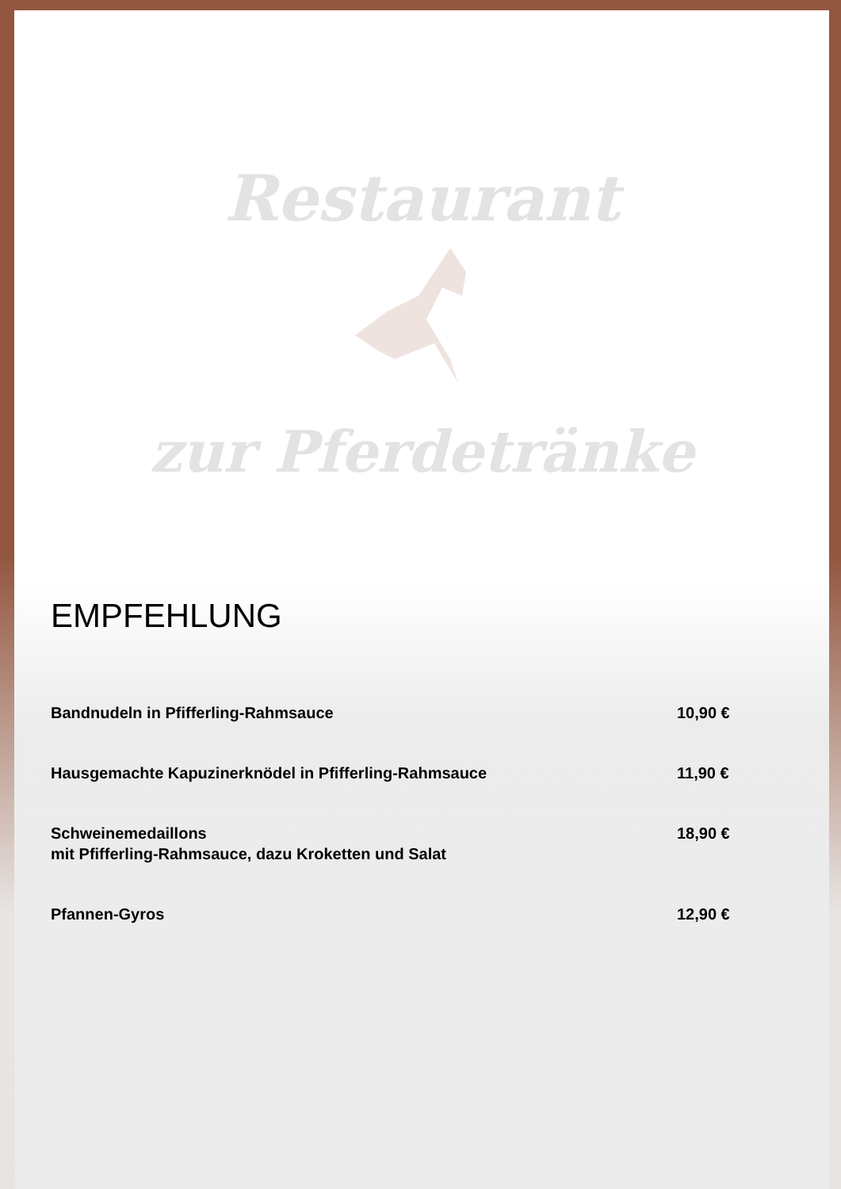Restaurant
zur Pferdetränke
EMPFEHLUNG
Bandnudeln in Pfifferling-Rahmsauce
10,90 €
Hausgemachte Kapuzinerknödel in Pfifferling-Rahmsauce
11,90 €
Schweinemedaillons
mit Pfifferling-Rahmsauce, dazu Kroketten und Salat
18,90 €
Pfannen-Gyros 12,90 €